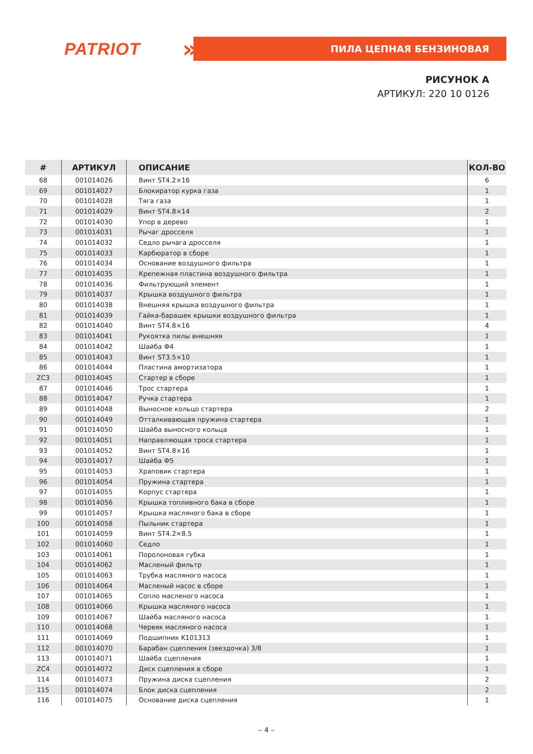PATRIOT » ПИЛА ЦЕПНАЯ БЕНЗИНОВАЯ
РИСУНОК А
АРТИКУЛ: 220 10 0126
| # | АРТИКУЛ | ОПИСАНИЕ | КОЛ-ВО |
| --- | --- | --- | --- |
| 68 | 001014026 | Винт ST4.2×16 | 6 |
| 69 | 001014027 | Блокиратор курка газа | 1 |
| 70 | 001014028 | Тяга газа | 1 |
| 71 | 001014029 | Винт ST4.8×14 | 2 |
| 72 | 001014030 | Упор в дерево | 1 |
| 73 | 001014031 | Рычаг дросселя | 1 |
| 74 | 001014032 | Седло рычага дросселя | 1 |
| 75 | 001014033 | Карбюратор в сборе | 1 |
| 76 | 001014034 | Основание воздушного фильтра | 1 |
| 77 | 001014035 | Крепежная пластина воздушного фильтра | 1 |
| 78 | 001014036 | Фильтрующий элемент | 1 |
| 79 | 001014037 | Крышка воздушного фильтра | 1 |
| 80 | 001014038 | Внешняя крышка воздушного фильтра | 1 |
| 81 | 001014039 | Гайка-барашек крышки воздушного фильтра | 1 |
| 82 | 001014040 | Винт ST4.8×16 | 4 |
| 83 | 001014041 | Рукоятка пилы внешняя | 1 |
| 84 | 001014042 | Шайба Ф4 | 1 |
| 85 | 001014043 | Винт ST3.5×10 | 1 |
| 86 | 001014044 | Пластина амортизатора | 1 |
| ZC3 | 001014045 | Стартер в сборе | 1 |
| 87 | 001014046 | Трос стартера | 1 |
| 88 | 001014047 | Ручка стартера | 1 |
| 89 | 001014048 | Выносное кольцо стартера | 2 |
| 90 | 001014049 | Отталкивающая пружина стартера | 1 |
| 91 | 001014050 | Шайба выносного кольца | 1 |
| 92 | 001014051 | Направляющая троса стартера | 1 |
| 93 | 001014052 | Винт ST4.8×16 | 1 |
| 94 | 001014017 | Шайба Ф5 | 1 |
| 95 | 001014053 | Храповик стартера | 1 |
| 96 | 001014054 | Пружина стартера | 1 |
| 97 | 001014055 | Корпус стартера | 1 |
| 98 | 001014056 | Крышка топливного бака в сборе | 1 |
| 99 | 001014057 | Крышка масляного бака в сборе | 1 |
| 100 | 001014058 | Пыльник стартера | 1 |
| 101 | 001014059 | Винт ST4.2×8.5 | 1 |
| 102 | 001014060 | Седло | 1 |
| 103 | 001014061 | Поролоновая губка | 1 |
| 104 | 001014062 | Масленый фильтр | 1 |
| 105 | 001014063 | Трубка масляного насоса | 1 |
| 106 | 001014064 | Масленый насос в сборе | 1 |
| 107 | 001014065 | Сопло масленого насоса | 1 |
| 108 | 001014066 | Крышка масляного насоса | 1 |
| 109 | 001014067 | Шайба масляного насоса | 1 |
| 110 | 001014068 | Червяк масляного насоса | 1 |
| 111 | 001014069 | Подшипник K101313 | 1 |
| 112 | 001014070 | Барабан сцепления (звездочка) 3/8 | 1 |
| 113 | 001014071 | Шайба сцепления | 1 |
| ZC4 | 001014072 | Диск сцепления в сборе | 1 |
| 114 | 001014073 | Пружина диска сцепления | 2 |
| 115 | 001014074 | Блок диска сцепления | 2 |
| 116 | 001014075 | Основание диска сцепления | 1 |
– 4 –